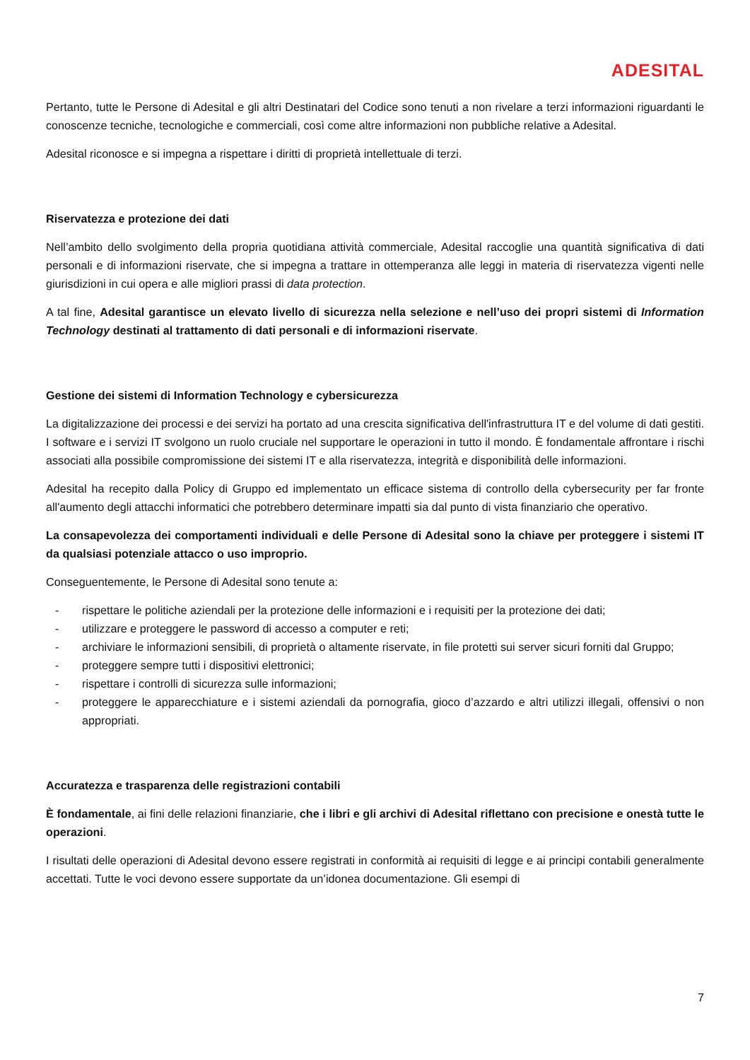ADESITAL
Pertanto, tutte le Persone di Adesital e gli altri Destinatari del Codice sono tenuti a non rivelare a terzi informazioni riguardanti le conoscenze tecniche, tecnologiche e commerciali, così come altre informazioni non pubbliche relative a Adesital.
Adesital riconosce e si impegna a rispettare i diritti di proprietà intellettuale di terzi.
Riservatezza e protezione dei dati
Nell’ambito dello svolgimento della propria quotidiana attività commerciale, Adesital raccoglie una quantità significativa di dati personali e di informazioni riservate, che si impegna a trattare in ottemperanza alle leggi in materia di riservatezza vigenti nelle giurisdizioni in cui opera e alle migliori prassi di data protection.
A tal fine, Adesital garantisce un elevato livello di sicurezza nella selezione e nell’uso dei propri sistemi di Information Technology destinati al trattamento di dati personali e di informazioni riservate.
Gestione dei sistemi di Information Technology e cybersicurezza
La digitalizzazione dei processi e dei servizi ha portato ad una crescita significativa dell'infrastruttura IT e del volume di dati gestiti. I software e i servizi IT svolgono un ruolo cruciale nel supportare le operazioni in tutto il mondo. È fondamentale affrontare i rischi associati alla possibile compromissione dei sistemi IT e alla riservatezza, integrità e disponibilità delle informazioni.
Adesital ha recepito dalla Policy di Gruppo ed implementato un efficace sistema di controllo della cybersecurity per far fronte all'aumento degli attacchi informatici che potrebbero determinare impatti sia dal punto di vista finanziario che operativo.
La consapevolezza dei comportamenti individuali e delle Persone di Adesital sono la chiave per proteggere i sistemi IT da qualsiasi potenziale attacco o uso improprio.
Conseguentemente, le Persone di Adesital sono tenute a:
- rispettare le politiche aziendali per la protezione delle informazioni e i requisiti per la protezione dei dati;
- utilizzare e proteggere le password di accesso a computer e reti;
- archiviare le informazioni sensibili, di proprietà o altamente riservate, in file protetti sui server sicuri forniti dal Gruppo;
- proteggere sempre tutti i dispositivi elettronici;
- rispettare i controlli di sicurezza sulle informazioni;
- proteggere le apparecchiature e i sistemi aziendali da pornografia, gioco d’azzardo e altri utilizzi illegali, offensivi o non appropriati.
Accuratezza e trasparenza delle registrazioni contabili
È fondamentale, ai fini delle relazioni finanziarie, che i libri e gli archivi di Adesital riflettano con precisione e onestà tutte le operazioni.
I risultati delle operazioni di Adesital devono essere registrati in conformità ai requisiti di legge e ai principi contabili generalmente accettati. Tutte le voci devono essere supportate da un’idonea documentazione. Gli esempi di
7